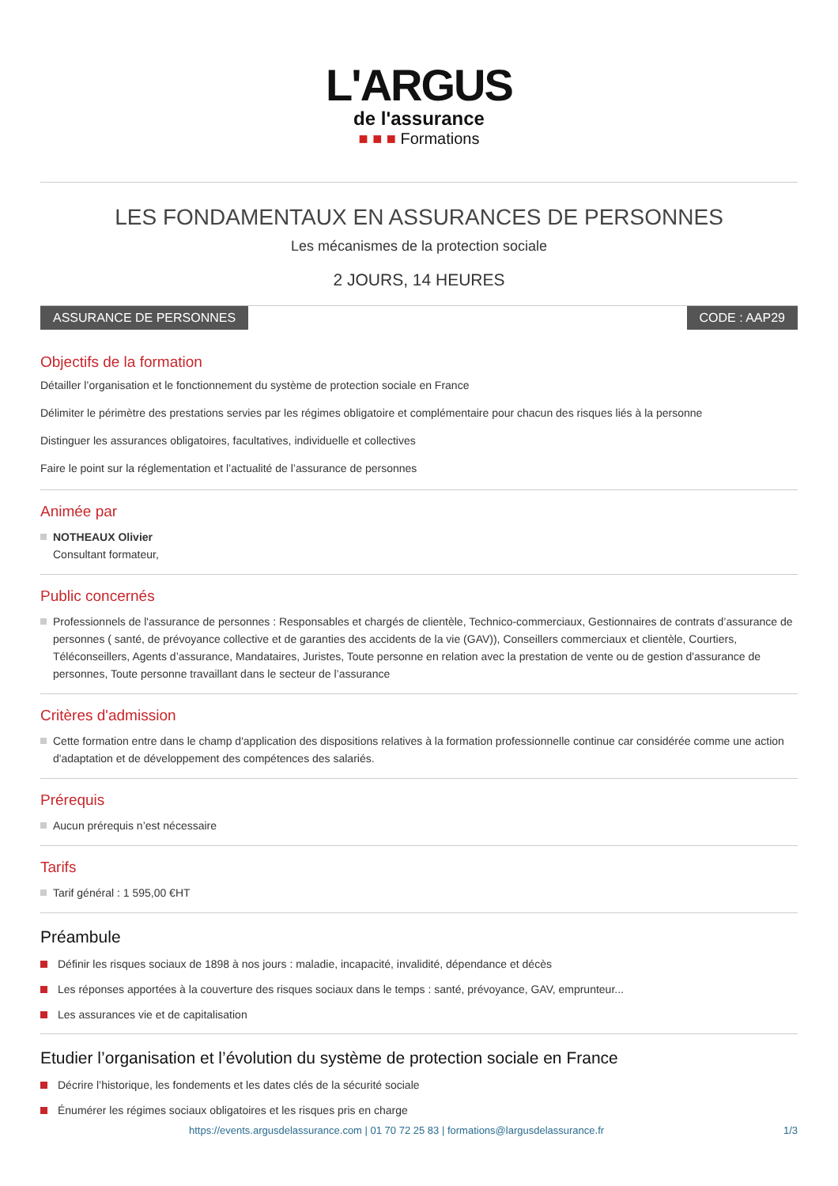L'ARGUS
de l'assurance
■ ■ ■ Formations
LES FONDAMENTAUX EN ASSURANCES DE PERSONNES
Les mécanismes de la protection sociale
2 JOURS, 14 HEURES
ASSURANCE DE PERSONNES CODE : AAP29
Objectifs de la formation
Détailler l’organisation et le fonctionnement du système de protection sociale en France
Délimiter le périmètre des prestations servies par les régimes obligatoire et complémentaire pour chacun des risques liés à la personne
Distinguer les assurances obligatoires, facultatives, individuelle et collectives
Faire le point sur la réglementation et l’actualité de l’assurance de personnes
Animée par
NOTHEAUX Olivier
Consultant formateur,
Public concernés
Professionnels de l'assurance de personnes : Responsables et chargés de clientèle, Technico-commerciaux, Gestionnaires de contrats d’assurance de personnes ( santé, de prévoyance collective et de garanties des accidents de la vie (GAV)), Conseillers commerciaux et clientèle, Courtiers, Téléconseillers, Agents d’assurance, Mandataires, Juristes, Toute personne en relation avec la prestation de vente ou de gestion d'assurance de personnes, Toute personne travaillant dans le secteur de l’assurance
Critères d'admission
Cette formation entre dans le champ d'application des dispositions relatives à la formation professionnelle continue car considérée comme une action d'adaptation et de développement des compétences des salariés.
Prérequis
Aucun prérequis n’est nécessaire
Tarifs
Tarif général : 1 595,00 €HT
Préambule
Définir les risques sociaux de 1898 à nos jours : maladie, incapacité, invalidité, dépendance et décès
Les réponses apportées à la couverture des risques sociaux dans le temps : santé, prévoyance, GAV, emprunteur...
Les assurances vie et de capitalisation
Etudier l’organisation et l’évolution du système de protection sociale en France
Décrire l’historique, les fondements et les dates clés de la sécurité sociale
Énumérer les régimes sociaux obligatoires et les risques pris en charge
https://events.argusdelassurance.com | 01 70 72 25 83 | formations@largusdelassurance.fr 1/3